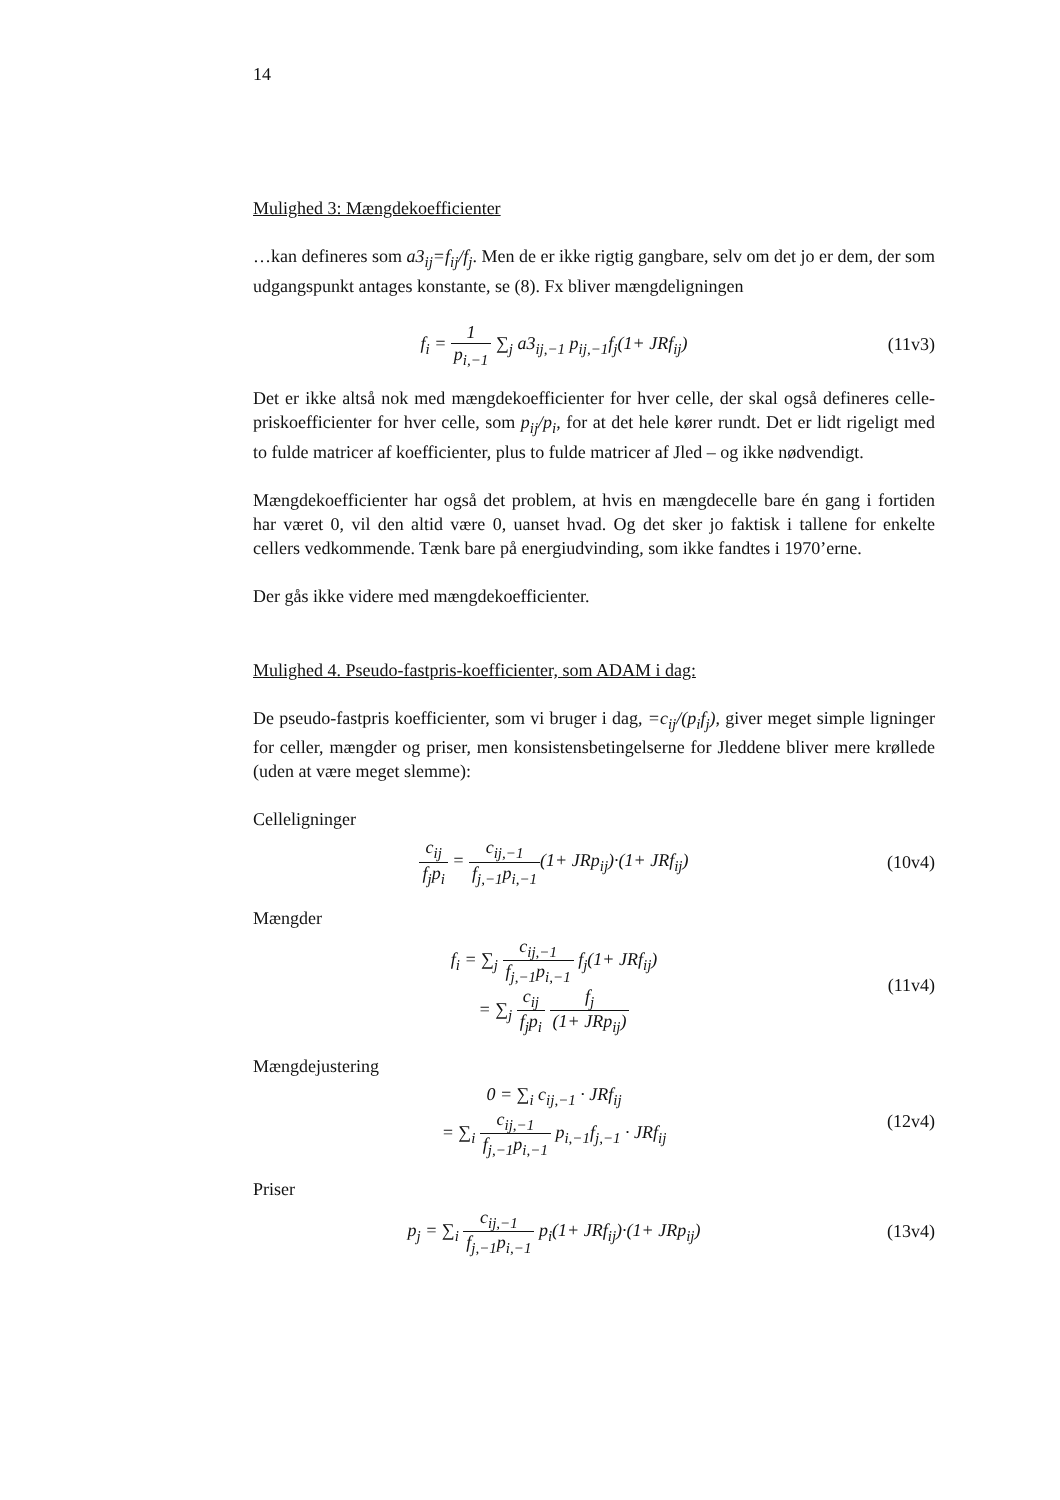14
Mulighed 3: Mængdekoefficienter
…kan defineres som a3<sub>ij</sub>=f<sub>ij</sub>/f<sub>j</sub>. Men de er ikke rigtig gangbare, selv om det jo er dem, der som udgangspunkt antages konstante, se (8). Fx bliver mængdeligningen
f<sub>i</sub> = 1 p<sub>i,−1</sub> ∑<sub>j</sub> a3<sub>ij,−1</sub> p<sub>ij,−1</sub>f<sub>j</sub>(1+ JRf<sub>ij</sub>)
(11v3)
Det er ikke altså nok med mængdekoefficienter for hver celle, der skal også defineres celle-priskoefficienter for hver celle, som p<sub>ij</sub>/p<sub>i</sub>, for at det hele kører rundt. Det er lidt rigeligt med to fulde matricer af koefficienter, plus to fulde matricer af Jled – og ikke nødvendigt.
Mængdekoefficienter har også det problem, at hvis en mængdecelle bare én gang i fortiden har været 0, vil den altid være 0, uanset hvad. Og det sker jo faktisk i tallene for enkelte cellers vedkommende. Tænk bare på energiudvinding, som ikke fandtes i 1970’erne.
Der gås ikke videre med mængdekoefficienter.
Mulighed 4. Pseudo-fastpris-koefficienter, som ADAM i dag:
De pseudo-fastpris koefficienter, som vi bruger i dag, =c<sub>ij</sub>/(p<sub>i</sub>f<sub>j</sub>), giver meget simple ligninger for celler, mængder og priser, men konsistensbetingelserne for Jleddene bliver mere krøllede (uden at være meget slemme):
Celleligninger
c<sub>ij</sub> f<sub>j</sub>p<sub>i</sub> = c<sub>ij,−1</sub> f<sub>j,−1</sub>p<sub>i,−1</sub>(1+ JRp<sub>ij</sub>)·(1+ JRf<sub>ij</sub>)
(10v4)
Mængder
f<sub>i</sub> = ∑<sub>j</sub> c<sub>ij,−1</sub> f<sub>j,−1</sub>p<sub>i,−1</sub> f<sub>j</sub>(1+ JRf<sub>ij</sub>)
= ∑<sub>j</sub> c<sub>ij</sub> f<sub>j</sub>p<sub>i</sub> f<sub>j</sub> (1+ JRp<sub>ij</sub>)
(11v4)
Mængdejustering
0 = ∑<sub>i</sub> c<sub>ij,−1</sub> · JRf<sub>ij</sub>
= ∑<sub>i</sub> c<sub>ij,−1</sub> f<sub>j,−1</sub>p<sub>i,−1</sub> p<sub>i,−1</sub>f<sub>j,−1</sub> · JRf<sub>ij</sub>
(12v4)
Priser
p<sub>j</sub> = ∑<sub>i</sub> c<sub>ij,−1</sub> f<sub>j,−1</sub>p<sub>i,−1</sub> p<sub>i</sub>(1+ JRf<sub>ij</sub>)·(1+ JRp<sub>ij</sub>)
(13v4)